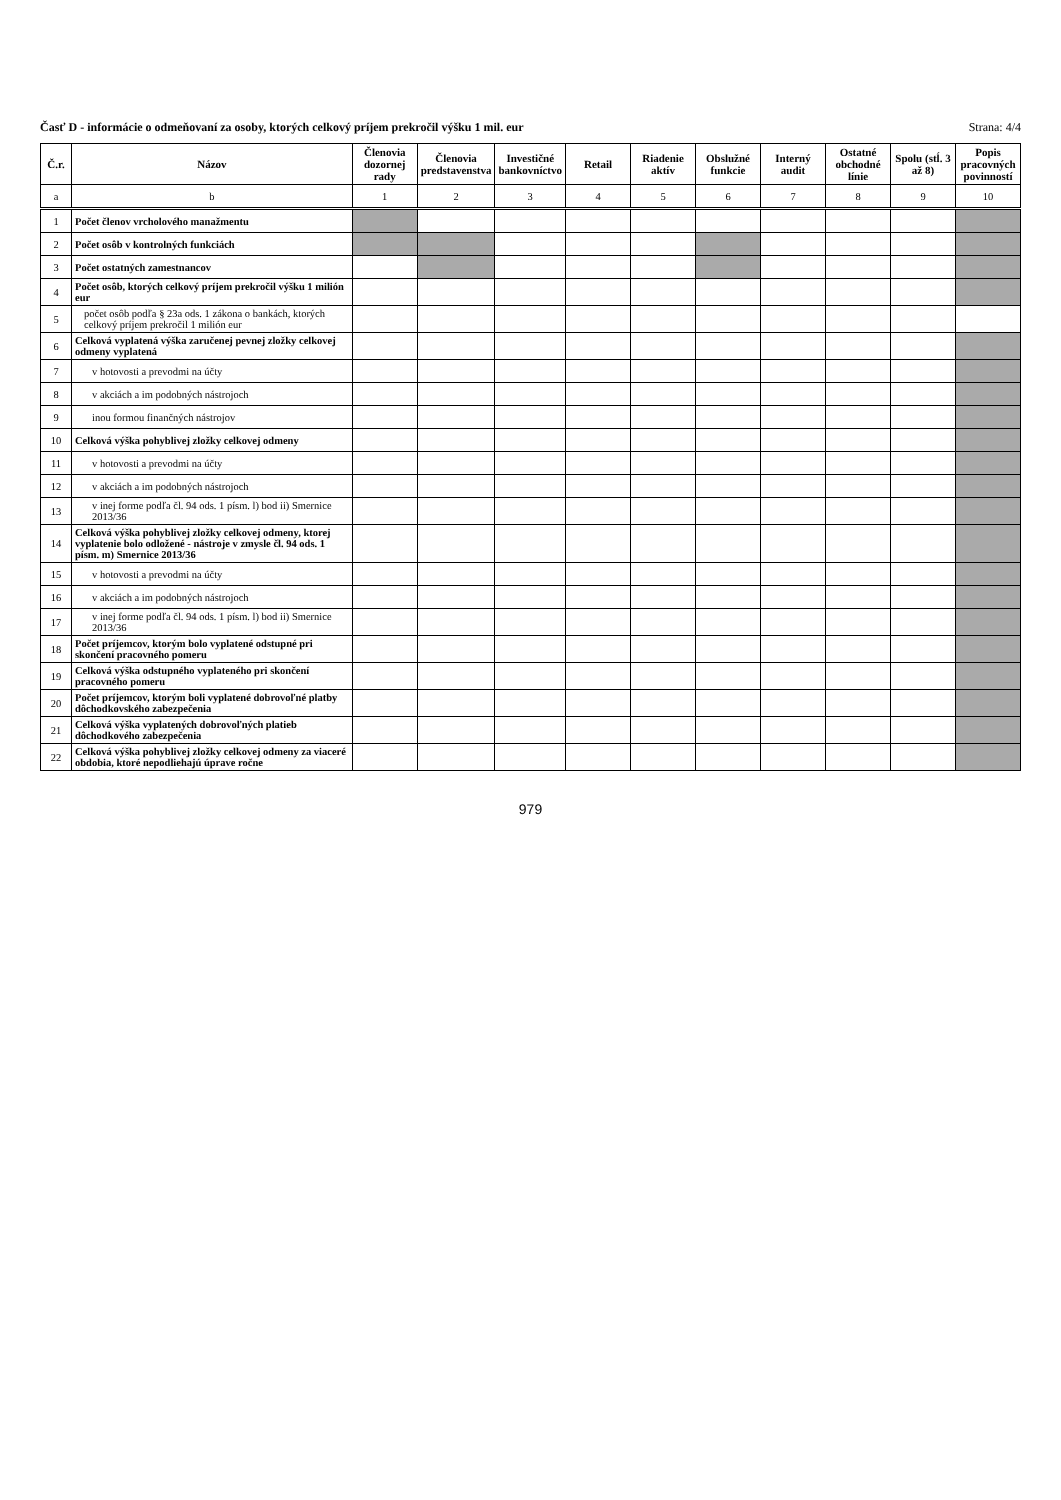Časť D - informácie o odmeňovaní za osoby, ktorých celkový príjem prekročil výšku 1 mil. eur Strana: 4/4
| Č.r. | Názov | Členovia dozornej rady | Členovia predstavenstva | Investičné bankovníctvo | Retail | Riadenie aktív | Obslužné funkcie | Interný audit | Ostatné obchodné línie | Spolu (stĺ. 3 až 8) | Popis pracovných povinností |
| --- | --- | --- | --- | --- | --- | --- | --- | --- | --- | --- | --- |
| a | b | 1 | 2 | 3 | 4 | 5 | 6 | 7 | 8 | 9 | 10 |
| 1 | Počet členov vrcholového manažmentu | | | | | | | | | | |
| 2 | Počet osôb v kontrolných funkciách | | | | | | | | | | |
| 3 | Počet ostatných zamestnancov | | | | | | | | | | |
| 4 | Počet osôb, ktorých celkový príjem prekročil výšku 1 milión eur | | | | | | | | | | |
| 5 | počet osôb podľa § 23a ods. 1 zákona o bankách, ktorých celkový príjem prekročil 1 milión eur | | | | | | | | | | |
| 6 | Celková vyplatená výška zaručenej pevnej zložky celkovej odmeny vyplatená | | | | | | | | | | |
| 7 | v hotovosti a prevodmi na účty | | | | | | | | | | |
| 8 | v akciách a im podobných nástrojoch | | | | | | | | | | |
| 9 | inou formou finančných nástrojov | | | | | | | | | | |
| 10 | Celková výška pohyblivej zložky celkovej odmeny | | | | | | | | | | |
| 11 | v hotovosti a prevodmi na účty | | | | | | | | | | |
| 12 | v akciách a im podobných nástrojoch | | | | | | | | | | |
| 13 | v inej forme podľa čl. 94 ods. 1 písm. l) bod ii) Smernice 2013/36 | | | | | | | | | | |
| 14 | Celková výška pohyblivej zložky celkovej odmeny, ktorej vyplatenie bolo odložené - nástroje v zmysle čl. 94 ods. 1 písm. m) Smernice 2013/36 | | | | | | | | | | |
| 15 | v hotovosti a prevodmi na účty | | | | | | | | | | |
| 16 | v akciách a im podobných nástrojoch | | | | | | | | | | |
| 17 | v inej forme podľa čl. 94 ods. 1 písm. l) bod ii) Smernice 2013/36 | | | | | | | | | | |
| 18 | Počet príjemcov, ktorým bolo vyplatené odstupné pri skončení pracovného pomeru | | | | | | | | | | |
| 19 | Celková výška odstupného vyplateného pri skončení pracovného pomeru | | | | | | | | | | |
| 20 | Počet príjemcov, ktorým boli vyplatené dobrovoľné platby dôchodkovského zabezpečenia | | | | | | | | | | |
| 21 | Celková výška vyplatených dobrovoľných platieb dôchodkového zabezpečenia | | | | | | | | | | |
| 22 | Celková výška pohyblivej zložky celkovej odmeny za viaceré obdobia, ktoré nepodliehajú úprave ročne | | | | | | | | | | |
979